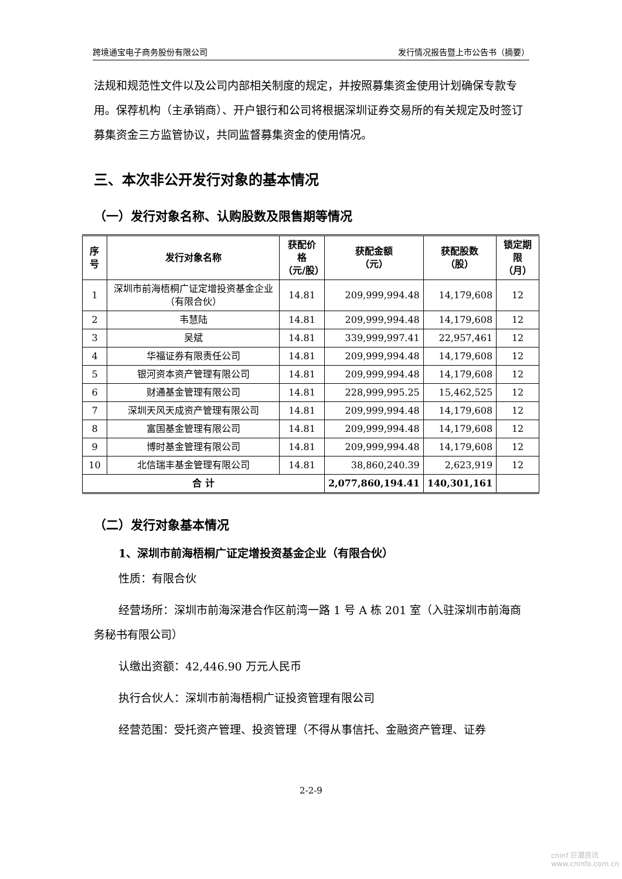跨境通宝电子商务股份有限公司 发行情况报告暨上市公告书（摘要）
法规和规范性文件以及公司内部相关制度的规定，并按照募集资金使用计划确保专款专用。保荐机构（主承销商）、开户银行和公司将根据深圳证券交易所的有关规定及时签订募集资金三方监管协议，共同监督募集资金的使用情况。
三、本次非公开发行对象的基本情况
（一）发行对象名称、认购股数及限售期等情况
| 序号 | 发行对象名称 | 获配价格 （元/股） | 获配金额 （元） | 获配股数 （股） | 锁定期限 （月） |
| --- | --- | --- | --- | --- | --- |
| 1 | 深圳市前海梧桐广证定增投资基金企业（有限合伙） | 14.81 | 209,999,994.48 | 14,179,608 | 12 |
| 2 | 韦慧陆 | 14.81 | 209,999,994.48 | 14,179,608 | 12 |
| 3 | 吴斌 | 14.81 | 339,999,997.41 | 22,957,461 | 12 |
| 4 | 华福证券有限责任公司 | 14.81 | 209,999,994.48 | 14,179,608 | 12 |
| 5 | 银河资本资产管理有限公司 | 14.81 | 209,999,994.48 | 14,179,608 | 12 |
| 6 | 财通基金管理有限公司 | 14.81 | 228,999,995.25 | 15,462,525 | 12 |
| 7 | 深圳天风天成资产管理有限公司 | 14.81 | 209,999,994.48 | 14,179,608 | 12 |
| 8 | 富国基金管理有限公司 | 14.81 | 209,999,994.48 | 14,179,608 | 12 |
| 9 | 博时基金管理有限公司 | 14.81 | 209,999,994.48 | 14,179,608 | 12 |
| 10 | 北信瑞丰基金管理有限公司 | 14.81 | 38,860,240.39 | 2,623,919 | 12 |
| 合 计 | | | 2,077,860,194.41 | 140,301,161 | |
（二）发行对象基本情况
1、深圳市前海梧桐广证定增投资基金企业（有限合伙）
性质：有限合伙
经营场所：深圳市前海深港合作区前湾一路 1 号 A 栋 201 室（入驻深圳市前海商务秘书有限公司）
认缴出资额：42,446.90 万元人民币
执行合伙人：深圳市前海梧桐广证投资管理有限公司
经营范围：受托资产管理、投资管理（不得从事信托、金融资产管理、证券
2-2-9
cninf 巨潮资讯
www.cninfo.com.cn